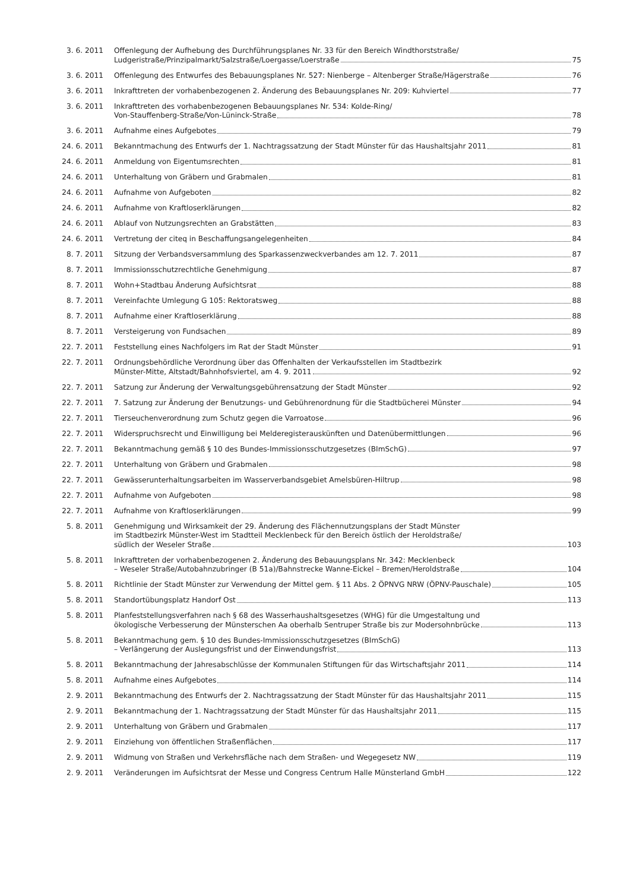3. 6. 2011 Offenlegung der Aufhebung des Durchführungsplanes Nr. 33 für den Bereich Windthorststraße/
Ludgeristraße/Prinzipalmarkt/Salzstraße/Loergasse/Loerstraße 75
3. 6. 2011 Offenlegung des Entwurfes des Bebauungsplanes Nr. 527: Nienberge – Altenberger Straße/Hägerstraße 76
3. 6. 2011 Inkrafttreten der vorhabenbezogenen 2. Änderung des Bebauungsplanes Nr. 209: Kuhviertel 77
3. 6. 2011 Inkrafttreten des vorhabenbezogenen Bebauungsplanes Nr. 534: Kolde-Ring/
Von-Stauffenberg-Straße/Von-Lüninck-Straße 78
3. 6. 2011 Aufnahme eines Aufgebotes 79
24. 6. 2011 Bekanntmachung des Entwurfs der 1. Nachtragssatzung der Stadt Münster für das Haushaltsjahr 2011 81
24. 6. 2011 Anmeldung von Eigentumsrechten 81
24. 6. 2011 Unterhaltung von Gräbern und Grabmalen 81
24. 6. 2011 Aufnahme von Aufgeboten 82
24. 6. 2011 Aufnahme von Kraftloserklärungen 82
24. 6. 2011 Ablauf von Nutzungsrechten an Grabstätten 83
24. 6. 2011 Vertretung der citeq in Beschaffungsangelegenheiten 84
8. 7. 2011 Sitzung der Verbandsversammlung des Sparkassenzweckverbandes am 12. 7. 2011 87
8. 7. 2011 Immissionsschutzrechtliche Genehmigung 87
8. 7. 2011 Wohn+Stadtbau Änderung Aufsichtsrat 88
8. 7. 2011 Vereinfachte Umlegung G 105: Rektoratsweg 88
8. 7. 2011 Aufnahme einer Kraftloserklärung 88
8. 7. 2011 Versteigerung von Fundsachen 89
22. 7. 2011 Feststellung eines Nachfolgers im Rat der Stadt Münster 91
22. 7. 2011 Ordnungsbehördliche Verordnung über das Offenhalten der Verkaufsstellen im Stadtbezirk
Münster-Mitte, Altstadt/Bahnhofsviertel, am 4. 9. 2011 92
22. 7. 2011 Satzung zur Änderung der Verwaltungsgebührensatzung der Stadt Münster 92
22. 7. 2011 7. Satzung zur Änderung der Benutzungs- und Gebührenordnung für die Stadtbücherei Münster 94
22. 7. 2011 Tierseuchenverordnung zum Schutz gegen die Varroatose 96
22. 7. 2011 Widerspruchsrecht und Einwilligung bei Melderegisterauskünften und Datenübermittlungen 96
22. 7. 2011 Bekanntmachung gemäß § 10 des Bundes-Immissionsschutzgesetzes (BImSchG) 97
22. 7. 2011 Unterhaltung von Gräbern und Grabmalen 98
22. 7. 2011 Gewässerunterhaltungsarbeiten im Wasserverbandsgebiet Amelsbüren-Hiltrup 98
22. 7. 2011 Aufnahme von Aufgeboten 98
22. 7. 2011 Aufnahme von Kraftloserklärungen 99
5. 8. 2011 Genehmigung und Wirksamkeit der 29. Änderung des Flächennutzungsplans der Stadt Münster
im Stadtbezirk Münster-West im Stadtteil Mecklenbeck für den Bereich östlich der Heroldstraße/
südlich der Weseler Straße 103
5. 8. 2011 Inkrafttreten der vorhabenbezogenen 2. Änderung des Bebauungsplans Nr. 342: Mecklenbeck
– Weseler Straße/Autobahnzubringer (B 51a)/Bahnstrecke Wanne-Eickel – Bremen/Heroldstraße 104
5. 8. 2011 Richtlinie der Stadt Münster zur Verwendung der Mittel gem. § 11 Abs. 2 ÖPNVG NRW (ÖPNV-Pauschale) 105
5. 8. 2011 Standortübungsplatz Handorf Ost 113
5. 8. 2011 Planfeststellungsverfahren nach § 68 des Wasserhaushaltsgesetzes (WHG) für die Umgestaltung und
ökologische Verbesserung der Münsterschen Aa oberhalb Sentruper Straße bis zur Modersohnbrücke 113
5. 8. 2011 Bekanntmachung gem. § 10 des Bundes-Immissionsschutzgesetzes (BImSchG)
– Verlängerung der Auslegungsfrist und der Einwendungsfrist 113
5. 8. 2011 Bekanntmachung der Jahresabschlüsse der Kommunalen Stiftungen für das Wirtschaftsjahr 2011 114
5. 8. 2011 Aufnahme eines Aufgebotes 114
2. 9. 2011 Bekanntmachung des Entwurfs der 2. Nachtragssatzung der Stadt Münster für das Haushaltsjahr 2011 115
2. 9. 2011 Bekanntmachung der 1. Nachtragssatzung der Stadt Münster für das Haushaltsjahr 2011 115
2. 9. 2011 Unterhaltung von Gräbern und Grabmalen 117
2. 9. 2011 Einziehung von öffentlichen Straßenflächen 117
2. 9. 2011 Widmung von Straßen und Verkehrsfläche nach dem Straßen- und Wegegesetz NW 119
2. 9. 2011 Veränderungen im Aufsichtsrat der Messe und Congress Centrum Halle Münsterland GmbH 122